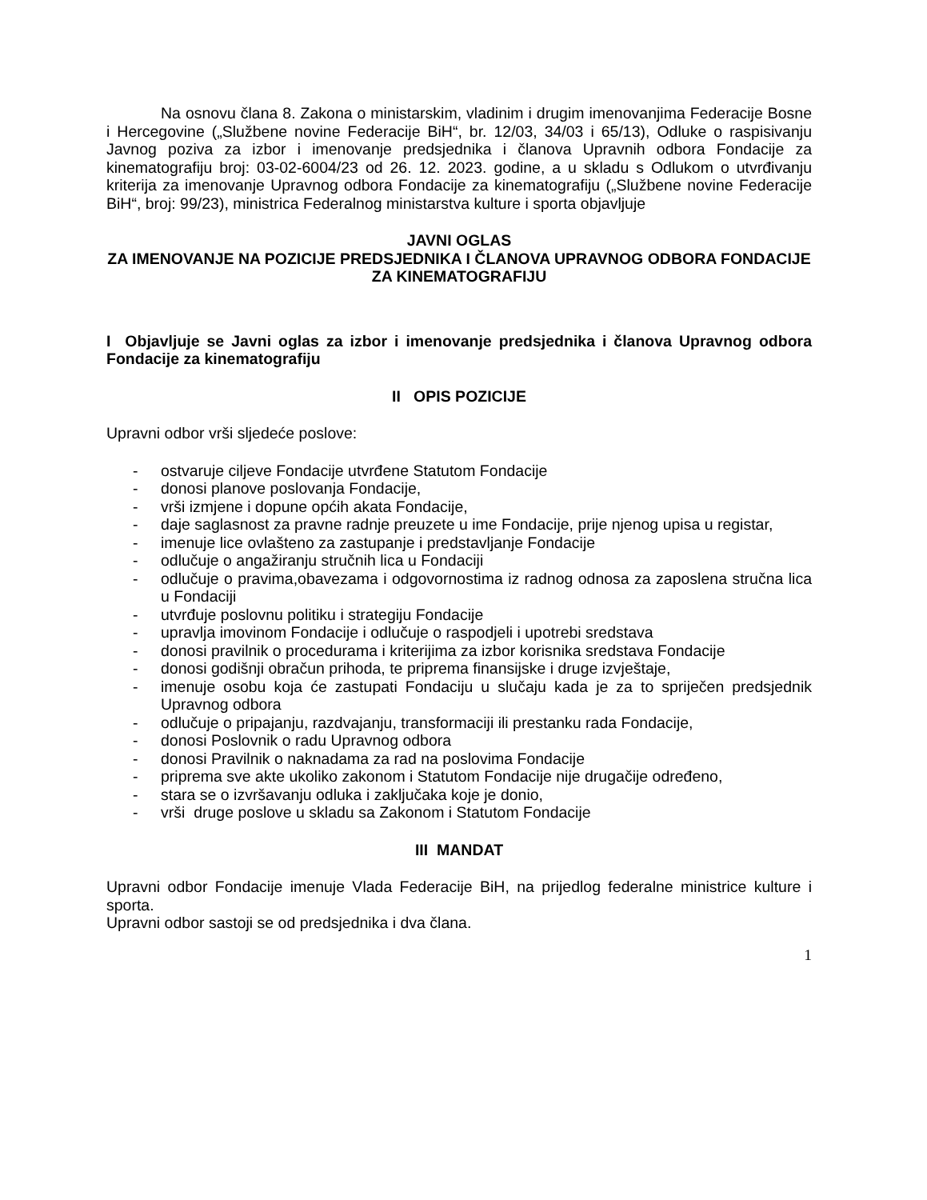Na osnovu člana 8. Zakona o ministarskim, vladinim i drugim imenovanjima Federacije Bosne i Hercegovine („Službene novine Federacije BiH“, br. 12/03, 34/03 i 65/13), Odluke o raspisivanju Javnog poziva za izbor i imenovanje predsjednika i članova Upravnih odbora Fondacije za kinematografiju broj: 03-02-6004/23 od 26. 12. 2023. godine, a u skladu s Odlukom o utvrđivanju kriterija za imenovanje Upravnog odbora Fondacije za kinematografiju („Službene novine Federacije BiH“, broj: 99/23), ministrica Federalnog ministarstva kulture i sporta objavljuje
JAVNI OGLAS
ZA IMENOVANJE NA POZICIJE PREDSJEDNIKA I ČLANOVA UPRAVNOG ODBORA FONDACIJE ZA KINEMATOGRAFIJU
I Objavljuje se Javni oglas za izbor i imenovanje predsjednika i članova Upravnog odbora Fondacije za kinematografiju
II OPIS POZICIJE
Upravni odbor vrši sljedeće poslove:
- ostvaruje ciljeve Fondacije utvrđene Statutom Fondacije
- donosi planove poslovanja Fondacije,
- vrši izmjene i dopune općih akata Fondacije,
- daje saglasnost za pravne radnje preuzete u ime Fondacije, prije njenog upisa u registar,
- imenuje lice ovlašteno za zastupanje i predstavljanje Fondacije
- odlučuje o angažiranju stručnih lica u Fondaciji
- odlučuje o pravima,obavezama i odgovornostima iz radnog odnosa za zaposlena stručna lica u Fondaciji
- utvrđuje poslovnu politiku i strategiju Fondacije
- upravlja imovinom Fondacije i odlučuje o raspodjeli i upotrebi sredstava
- donosi pravilnik o procedurama i kriterijima za izbor korisnika sredstava Fondacije
- donosi godišnji obračun prihoda, te priprema finansijske i druge izvještaje,
- imenuje osobu koja će zastupati Fondaciju u slučaju kada je za to spriječen predsjednik Upravnog odbora
- odlučuje o pripajanju, razdvajanju, transformaciji ili prestanku rada Fondacije,
- donosi Poslovnik o radu Upravnog odbora
- donosi Pravilnik o naknadama za rad na poslovima Fondacije
- priprema sve akte ukoliko zakonom i Statutom Fondacije nije drugačije određeno,
- stara se o izvršavanju odluka i zaključaka koje je donio,
- vrši druge poslove u skladu sa Zakonom i Statutom Fondacije
III MANDAT
Upravni odbor Fondacije imenuje Vlada Federacije BiH, na prijedlog federalne ministrice kulture i sporta.
Upravni odbor sastoji se od predsjednika i dva člana.
1